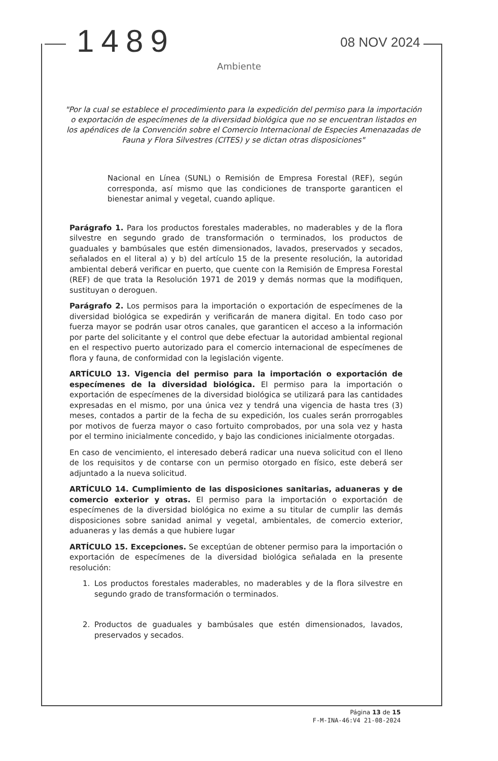1489 08 NOV 2024
Ambiente
"Por la cual se establece el procedimiento para la expedición del permiso para la importación o exportación de especímenes de la diversidad biológica que no se encuentran listados en los apéndices de la Convención sobre el Comercio Internacional de Especies Amenazadas de Fauna y Flora Silvestres (CITES) y se dictan otras disposiciones"
Nacional en Línea (SUNL) o Remisión de Empresa Forestal (REF), según corresponda, así mismo que las condiciones de transporte garanticen el bienestar animal y vegetal, cuando aplique.
Parágrafo 1. Para los productos forestales maderables, no maderables y de la flora silvestre en segundo grado de transformación o terminados, los productos de guaduales y bambúsales que estén dimensionados, lavados, preservados y secados, señalados en el literal a) y b) del artículo 15 de la presente resolución, la autoridad ambiental deberá verificar en puerto, que cuente con la Remisión de Empresa Forestal (REF) de que trata la Resolución 1971 de 2019 y demás normas que la modifiquen, sustituyan o deroguen.
Parágrafo 2. Los permisos para la importación o exportación de especímenes de la diversidad biológica se expedirán y verificarán de manera digital. En todo caso por fuerza mayor se podrán usar otros canales, que garanticen el acceso a la información por parte del solicitante y el control que debe efectuar la autoridad ambiental regional en el respectivo puerto autorizado para el comercio internacional de especímenes de flora y fauna, de conformidad con la legislación vigente.
ARTÍCULO 13. Vigencia del permiso para la importación o exportación de especímenes de la diversidad biológica. El permiso para la importación o exportación de especímenes de la diversidad biológica se utilizará para las cantidades expresadas en el mismo, por una única vez y tendrá una vigencia de hasta tres (3) meses, contados a partir de la fecha de su expedición, los cuales serán prorrogables por motivos de fuerza mayor o caso fortuito comprobados, por una sola vez y hasta por el termino inicialmente concedido, y bajo las condiciones inicialmente otorgadas.
En caso de vencimiento, el interesado deberá radicar una nueva solicitud con el lleno de los requisitos y de contarse con un permiso otorgado en físico, este deberá ser adjuntado a la nueva solicitud.
ARTÍCULO 14. Cumplimiento de las disposiciones sanitarias, aduaneras y de comercio exterior y otras. El permiso para la importación o exportación de especímenes de la diversidad biológica no exime a su titular de cumplir las demás disposiciones sobre sanidad animal y vegetal, ambientales, de comercio exterior, aduaneras y las demás a que hubiere lugar
ARTÍCULO 15. Excepciones. Se exceptúan de obtener permiso para la importación o exportación de especímenes de la diversidad biológica señalada en la presente resolución:
1. Los productos forestales maderables, no maderables y de la flora silvestre en segundo grado de transformación o terminados.
2. Productos de guaduales y bambúsales que estén dimensionados, lavados, preservados y secados.
Página 13 de 15
F-M-INA-46:V4 21-08-2024